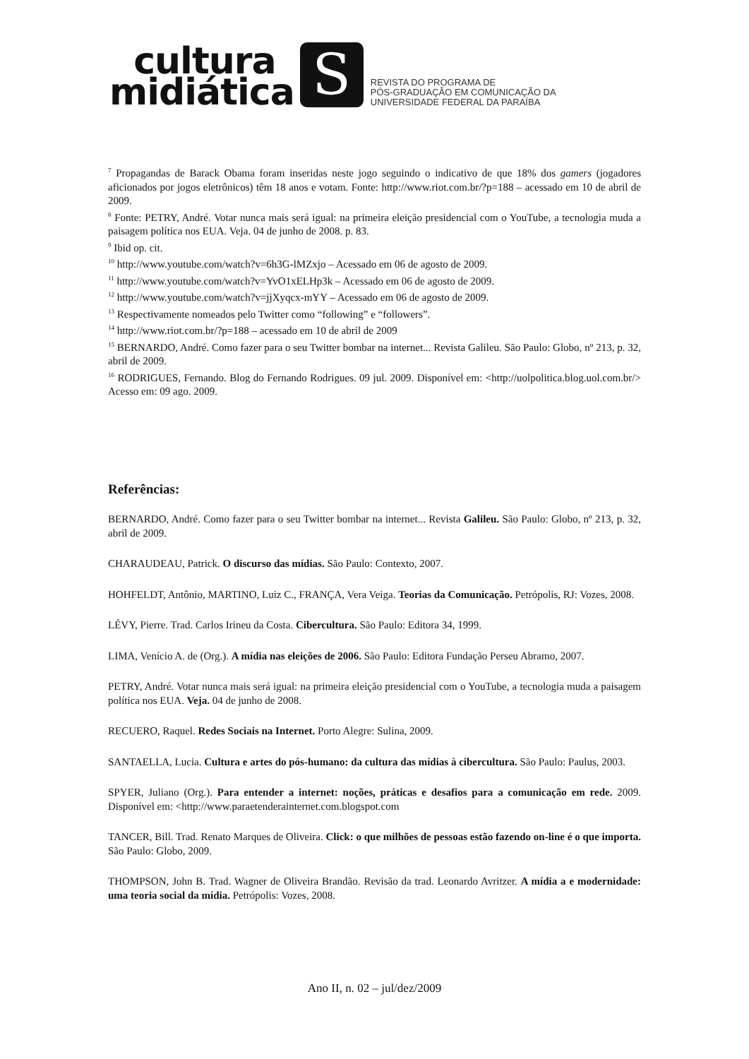cultura
midiática
S
REVISTA DO PROGRAMA DE
PÓS-GRADUAÇÃO EM COMUNICAÇÃO DA
UNIVERSIDADE FEDERAL DA PARAÍBA
<sup>7</sup> Propagandas de Barack Obama foram inseridas neste jogo seguindo o indicativo de que 18% dos gamers (jogadores aficionados por jogos eletrônicos) têm 18 anos e votam. Fonte: http://www.riot.com.br/?p=188 – acessado em 10 de abril de 2009.
<sup>8</sup> Fonte: PETRY, André. Votar nunca mais será igual: na primeira eleição presidencial com o YouTube, a tecnologia muda a paisagem política nos EUA. Veja. 04 de junho de 2008. p. 83.
<sup>9</sup> Ibid op. cit.
<sup>10</sup> http://www.youtube.com/watch?v=6h3G-lMZxjo – Acessado em 06 de agosto de 2009.
<sup>11</sup> http://www.youtube.com/watch?v=YvO1xELHp3k – Acessado em 06 de agosto de 2009.
<sup>12</sup> http://www.youtube.com/watch?v=jjXyqcx-mYY – Acessado em 06 de agosto de 2009.
<sup>13</sup> Respectivamente nomeados pelo Twitter como “following” e “followers”.
<sup>14</sup> http://www.riot.com.br/?p=188 – acessado em 10 de abril de 2009
<sup>15</sup> BERNARDO, André. Como fazer para o seu Twitter bombar na internet... Revista Galileu. São Paulo: Globo, nº 213, p. 32, abril de 2009.
<sup>16</sup> RODRIGUES, Fernando. Blog do Fernando Rodrigues. 09 jul. 2009. Disponível em: <http://uolpolitica.blog.uol.com.br/> Acesso em: 09 ago. 2009.
Referências:
BERNARDO, André. Como fazer para o seu Twitter bombar na internet... Revista Galileu. São Paulo: Globo, nº 213, p. 32, abril de 2009.
CHARAUDEAU, Patrick. O discurso das mídias. São Paulo: Contexto, 2007.
HOHFELDT, Antônio, MARTINO, Luiz C., FRANÇA, Vera Veiga. Teorias da Comunicação. Petrópolis, RJ: Vozes, 2008.
LÉVY, Pierre. Trad. Carlos Irineu da Costa. Cibercultura. São Paulo: Editora 34, 1999.
LIMA, Venício A. de (Org.). A mídia nas eleições de 2006. São Paulo: Editora Fundação Perseu Abramo, 2007.
PETRY, André. Votar nunca mais será igual: na primeira eleição presidencial com o YouTube, a tecnologia muda a paisagem política nos EUA. Veja. 04 de junho de 2008.
RECUERO, Raquel. Redes Sociais na Internet. Porto Alegre: Sulina, 2009.
SANTAELLA, Lucia. Cultura e artes do pós-humano: da cultura das mídias à cibercultura. São Paulo: Paulus, 2003.
SPYER, Juliano (Org.). Para entender a internet: noções, práticas e desafios para a comunicação em rede. 2009. Disponível em: <http://www.paraetenderainternet.com.blogspot.com
TANCER, Bill. Trad. Renato Marques de Oliveira. Click: o que milhões de pessoas estão fazendo on-line é o que importa. São Paulo: Globo, 2009.
THOMPSON, John B. Trad. Wagner de Oliveira Brandão. Revisão da trad. Leonardo Avritzer. A mídia a e modernidade: uma teoria social da mídia. Petrópolis: Vozes, 2008.
Ano II, n. 02 – jul/dez/2009